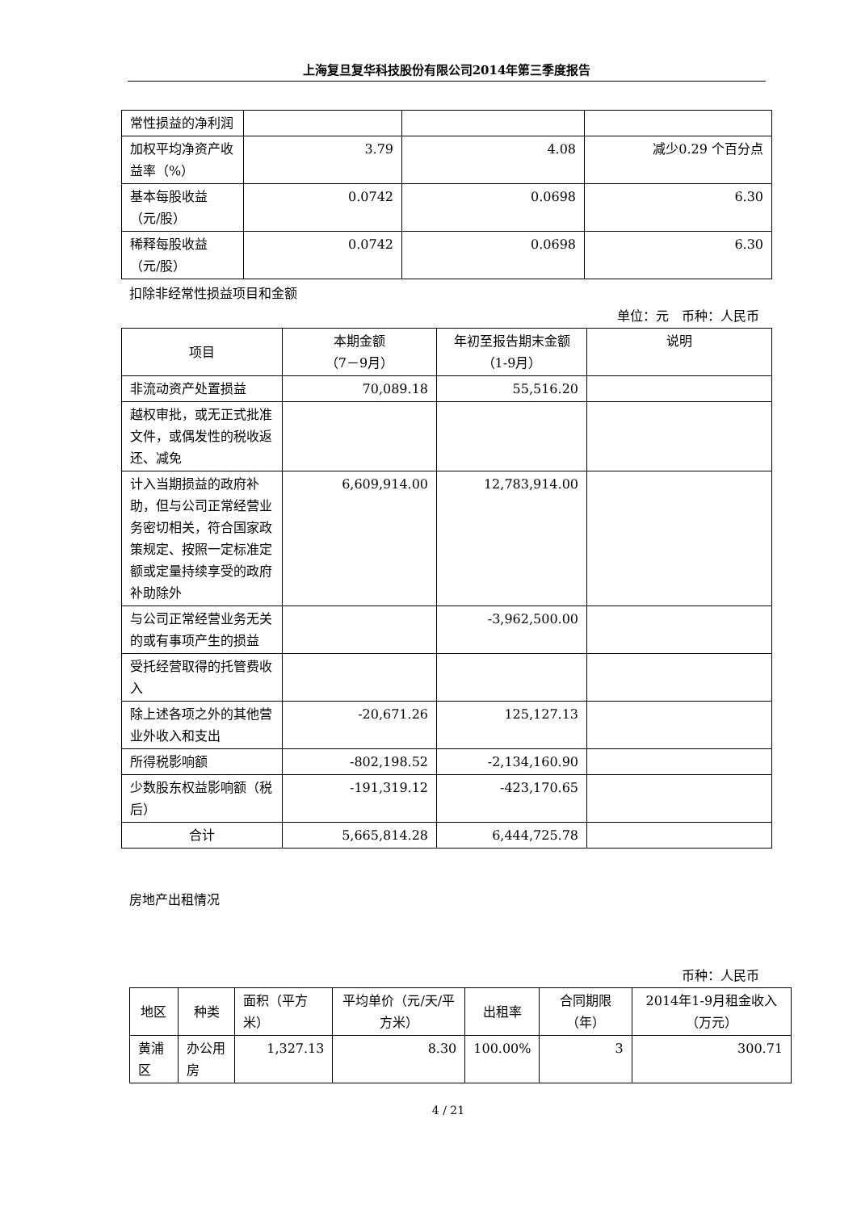上海复旦复华科技股份有限公司2014年第三季度报告
| 常性损益的净利润 | | | |
| 加权平均净资产收益率（%） | 3.79 | 4.08 | 减少0.29 个百分点 |
| 基本每股收益（元/股） | 0.0742 | 0.0698 | 6.30 |
| 稀释每股收益（元/股） | 0.0742 | 0.0698 | 6.30 |
扣除非经常性损益项目和金额
单位：元　币种：人民币
| 项目 | 本期金额 （7－9月） | 年初至报告期末金额（1-9月） | 说明 |
| --- | --- | --- | --- |
| 非流动资产处置损益 | 70,089.18 | 55,516.20 | |
| 越权审批，或无正式批准文件，或偶发性的税收返还、减免 | | | |
| 计入当期损益的政府补助，但与公司正常经营业务密切相关，符合国家政策规定、按照一定标准定额或定量持续享受的政府补助除外 | 6,609,914.00 | 12,783,914.00 | |
| 与公司正常经营业务无关的或有事项产生的损益 | | -3,962,500.00 | |
| 受托经营取得的托管费收入 | | | |
| 除上述各项之外的其他营业外收入和支出 | -20,671.26 | 125,127.13 | |
| 所得税影响额 | -802,198.52 | -2,134,160.90 | |
| 少数股东权益影响额（税后） | -191,319.12 | -423,170.65 | |
| 合计 | 5,665,814.28 | 6,444,725.78 | |
房地产出租情况
币种：人民币
| 地区 | 种类 | 面积（平方米） | 平均单价（元/天/平方米） | 出租率 | 合同期限（年） | 2014年1-9月租金收入（万元） |
| 黄浦区 | 办公用房 | 1,327.13 | 8.30 | 100.00% | 3 | 300.71 |
4 / 21